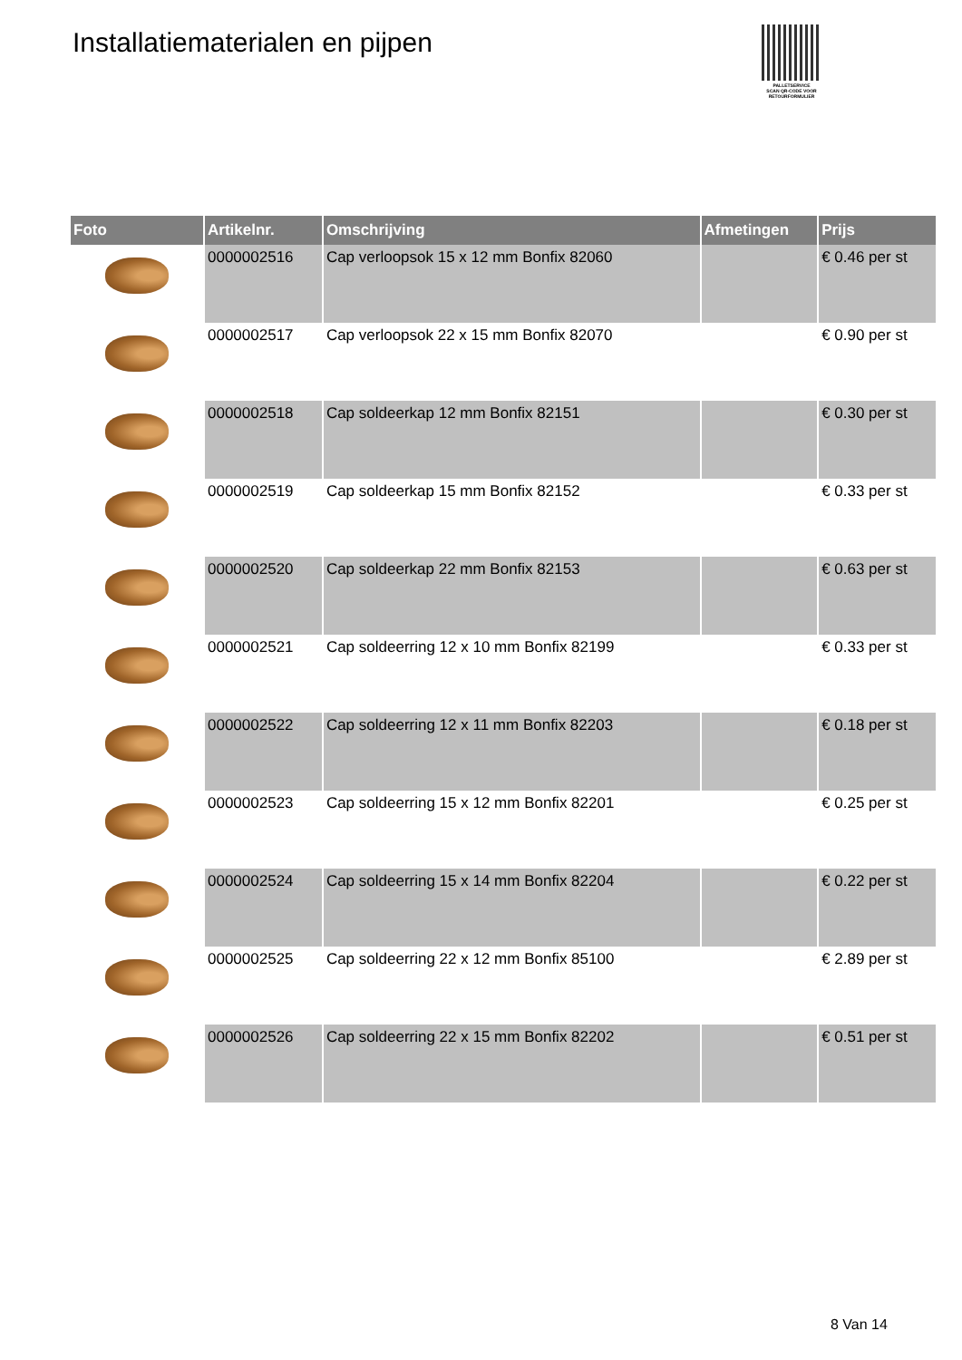Installatiematerialen en pijpen
PALLETSERVICE
SCAN QR-CODE VOOR RETOURFORMULIER
| Foto | Artikelnr. | Omschrijving | Afmetingen | Prijs |
| --- | --- | --- | --- | --- |
| | 0000002516 | Cap verloopsok 15 x 12 mm Bonfix 82060 | | € 0.46 per st |
| | 0000002517 | Cap verloopsok 22 x 15 mm Bonfix 82070 | | € 0.90 per st |
| | 0000002518 | Cap soldeerkap 12 mm Bonfix 82151 | | € 0.30 per st |
| | 0000002519 | Cap soldeerkap 15 mm Bonfix 82152 | | € 0.33 per st |
| | 0000002520 | Cap soldeerkap 22 mm Bonfix 82153 | | € 0.63 per st |
| | 0000002521 | Cap soldeerring 12 x 10 mm Bonfix 82199 | | € 0.33 per st |
| | 0000002522 | Cap soldeerring 12 x 11 mm Bonfix 82203 | | € 0.18 per st |
| | 0000002523 | Cap soldeerring 15 x 12 mm Bonfix 82201 | | € 0.25 per st |
| | 0000002524 | Cap soldeerring 15 x 14 mm Bonfix 82204 | | € 0.22 per st |
| | 0000002525 | Cap soldeerring 22 x 12 mm Bonfix 85100 | | € 2.89 per st |
| | 0000002526 | Cap soldeerring 22 x 15 mm Bonfix 82202 | | € 0.51 per st |
8 Van 14